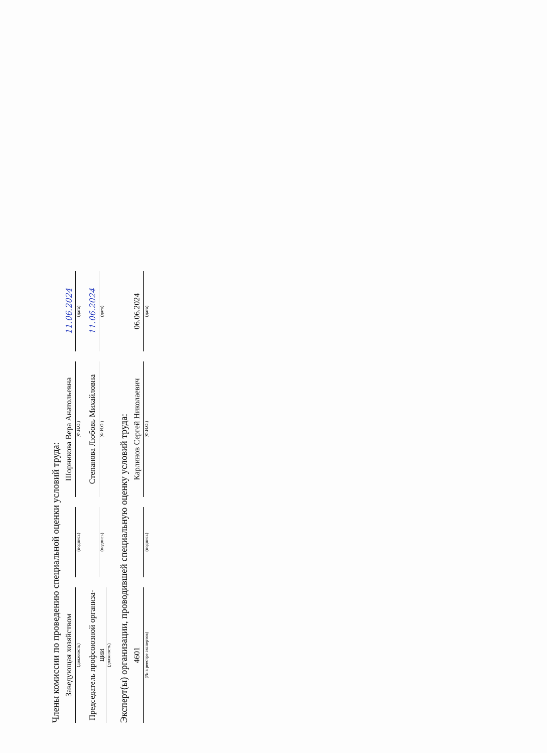Члены комиссии по проведению специальной оценки условий труда:
Заведующая хозяйством
(должность)
(подпись)
Шорникова Вера Анатольевна
(Ф.И.О.)
11.06.2024
(дата)
Председатель профсоюзной организа-ции
(должность)
(подпись)
Степанова Любовь Михайловна
(Ф.И.О.)
11.06.2024
(дата)
Эксперт(ы) организации, проводившей специальную оценку условий труда:
4601
(№ в реестре экспертов)
(подпись)
Карлинов Сергей Николаевич
(Ф.И.О.)
06.06.2024
(дата)